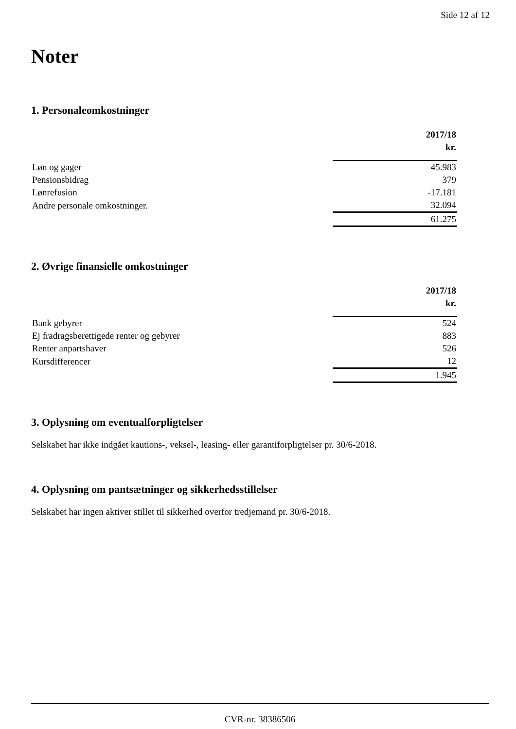Side 12 af 12
Noter
1. Personaleomkostninger
| | 2017/18 kr. |
| --- | --- |
| Løn og gager | 45.983 |
| Pensionsbidrag | 379 |
| Lønrefusion | -17.181 |
| Andre personale omkostninger. | 32.094 |
| | 61.275 |
2. Øvrige finansielle omkostninger
| | 2017/18 kr. |
| --- | --- |
| Bank gebyrer | 524 |
| Ej fradragsberettigede renter og gebyrer | 883 |
| Renter anpartshaver | 526 |
| Kursdifferencer | 12 |
| | 1.945 |
3. Oplysning om eventualforpligtelser
Selskabet har ikke indgået kautions-, veksel-, leasing- eller garantiforpligtelser pr. 30/6-2018.
4. Oplysning om pantsætninger og sikkerhedsstillelser
Selskabet har ingen aktiver stillet til sikkerhed overfor tredjemand pr. 30/6-2018.
CVR-nr. 38386506